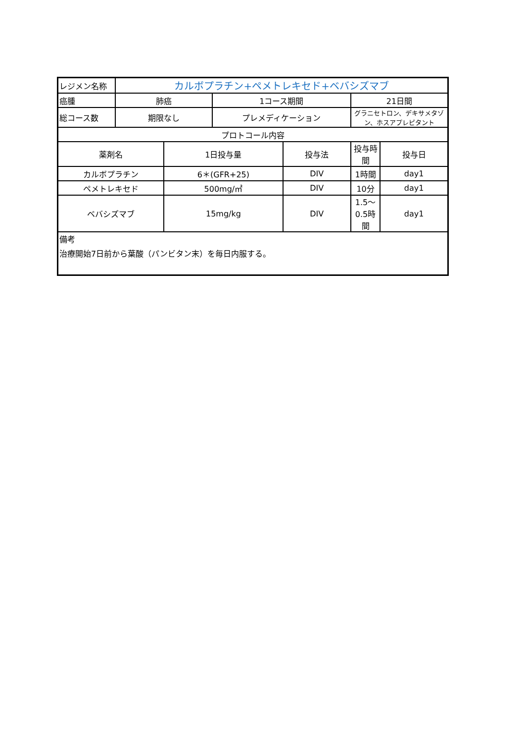| レジメン名称 | カルボプラチン+ペメトレキセド+ベバシズマブ | | | | | | |
| 癌腫 | 肺癌 | | 1コース期間 | | 21日間 | | |
| 総コース数 | 期限なし | | プレメディケーション | | グラニセトロン、デキサメタゾン、ホスアプレピタント | | |
| プロトコール内容 | | | | | | | |
| 薬剤名 | | 1日投与量 | | 投与法 | | 投与時間 | 投与日 |
| カルボプラチン | | 6＊(GFR+25) | | DIV | 1時間 | day1 | |
| ペメトレキセド | | 500mg/㎡ | | DIV | 10分 | day1 | |
| ベバシズマブ | | 15mg/kg | | DIV | 1.5～0.5時間 | day1 | |
| 備考 治療開始7日前から葉酸（パンビタン末）を毎日内服する。 | | | | | | | |